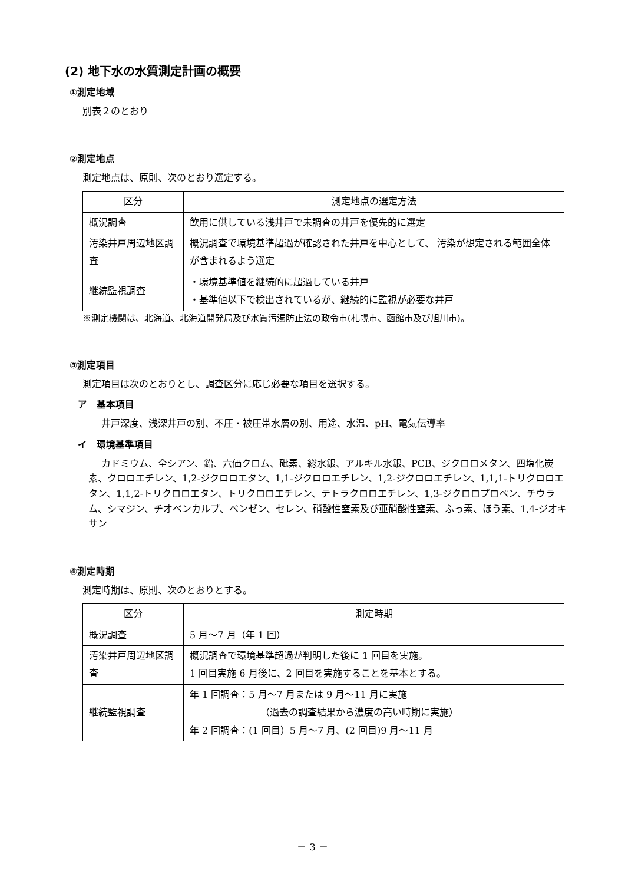(2) 地下水の水質測定計画の概要
①測定地域
別表２のとおり
②測定地点
測定地点は、原則、次のとおり選定する。
| 区分 | 測定地点の選定方法 |
| 概況調査 | 飲用に供している浅井戸で未調査の井戸を優先的に選定 |
| 汚染井戸周辺地区調査 | 概況調査で環境基準超過が確認された井戸を中心として、 汚染が想定される範囲全体が含まれるよう選定 |
| 継続監視調査 | ・環境基準値を継続的に超過している井戸 ・基準値以下で検出されているが、継続的に監視が必要な井戸 |
※測定機関は、北海道、北海道開発局及び水質汚濁防止法の政令市(札幌市、函館市及び旭川市)。
③測定項目
測定項目は次のとおりとし、調査区分に応じ必要な項目を選択する。
ア　基本項目
井戸深度、浅深井戸の別、不圧・被圧帯水層の別、用途、水温、pH、電気伝導率
イ　環境基準項目
カドミウム、全シアン、鉛、六価クロム、砒素、総水銀、アルキル水銀、PCB、ジクロロメタン、四塩化炭素、クロロエチレン、1,2-ジクロロエタン、1,1-ジクロロエチレン、1,2-ジクロロエチレン、1,1,1-トリクロロエタン、1,1,2-トリクロロエタン、トリクロロエチレン、テトラクロロエチレン、1,3-ジクロロプロペン、チウラム、シマジン、チオベンカルブ、ベンゼン、セレン、硝酸性窒素及び亜硝酸性窒素、ふっ素、ほう素、1,4-ジオキサン
④測定時期
測定時期は、原則、次のとおりとする。
| 区分 | 測定時期 |
| 概況調査 | 5 月～7 月（年 1 回） |
| 汚染井戸周辺地区調査 | 概況調査で環境基準超過が判明した後に 1 回目を実施。 1 回目実施 6 月後に、2 回目を実施することを基本とする。 |
| 継続監視調査 | 年 1 回調査：5 月～7 月または 9 月～11 月に実施 （過去の調査結果から濃度の高い時期に実施） 年 2 回調査：(1 回目）5 月～7 月、(2 回目)9 月～11 月 |
－ 3 －